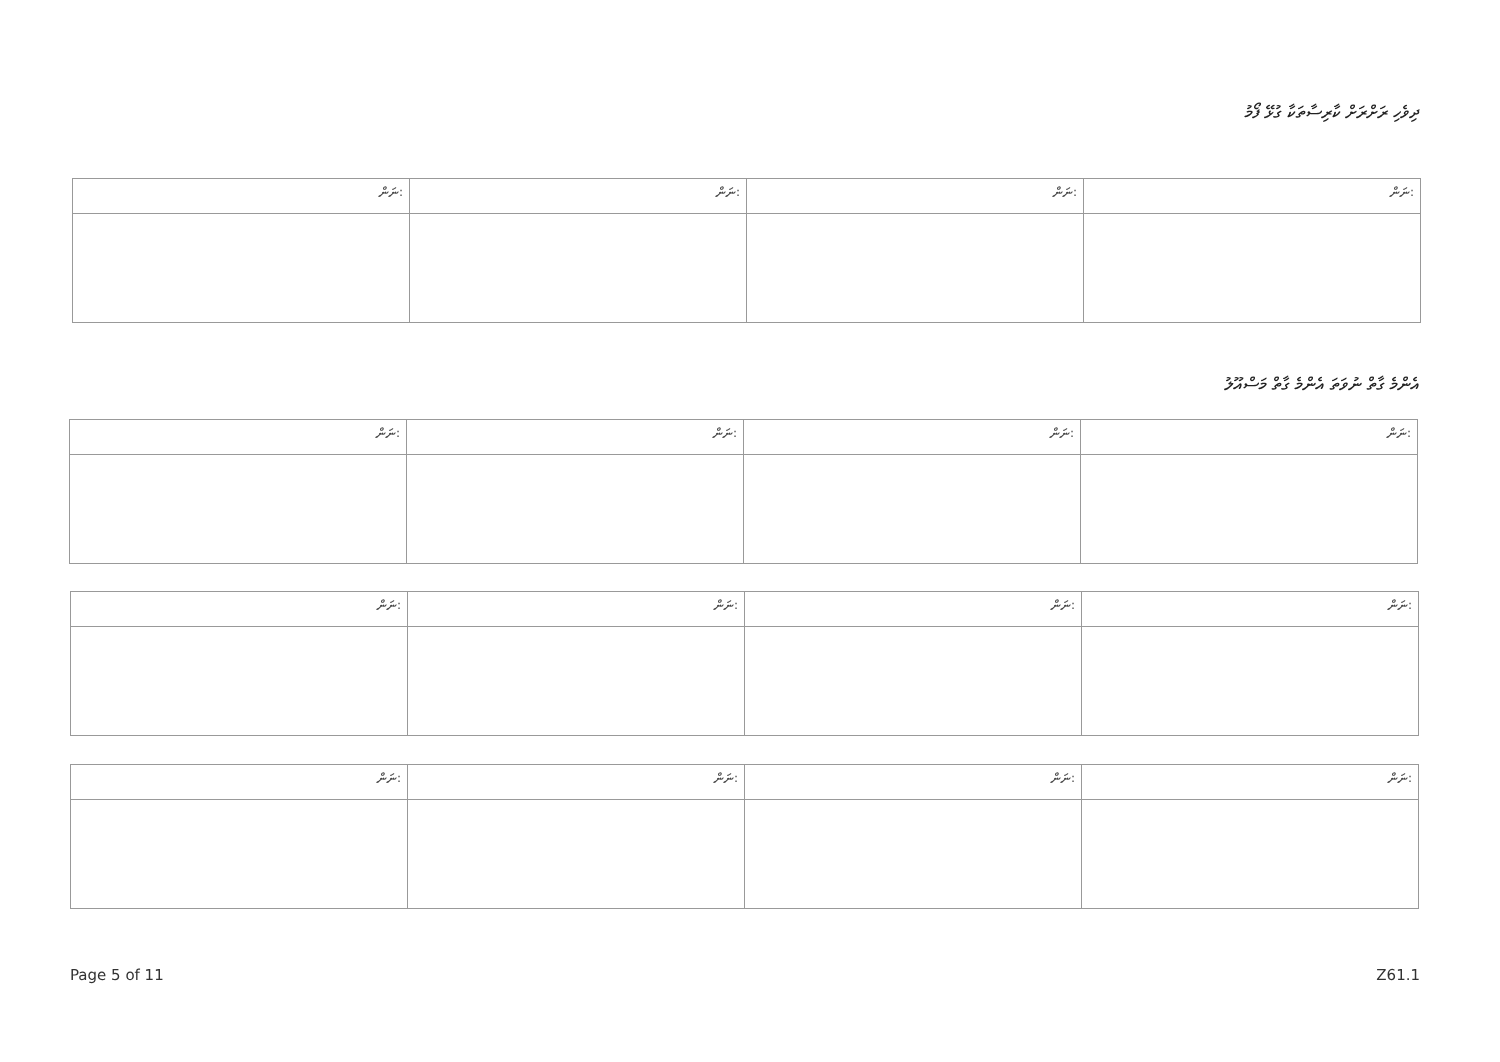ދިވެހި ރަށްރަށް ކާރިސާތަކާ ގުޅޭ ފޯމު
| ނަން: | ނަން: | ނަން: | ނަން: |
| --- | --- | --- | --- |
އެންމެ ގާތް ނުވަތަ އެންމެ ގާތް މަސްއޫލު
| ނަން: | ނަން: | ނަން: | ނަން: |
| --- | --- | --- | --- |
| ނަން: | ނަން: | ނަން: | ނަން: |
| --- | --- | --- | --- |
| ނަން: | ނަން: | ނަން: | ނަން: |
| --- | --- | --- | --- |
Page 5 of 11 Z61.1